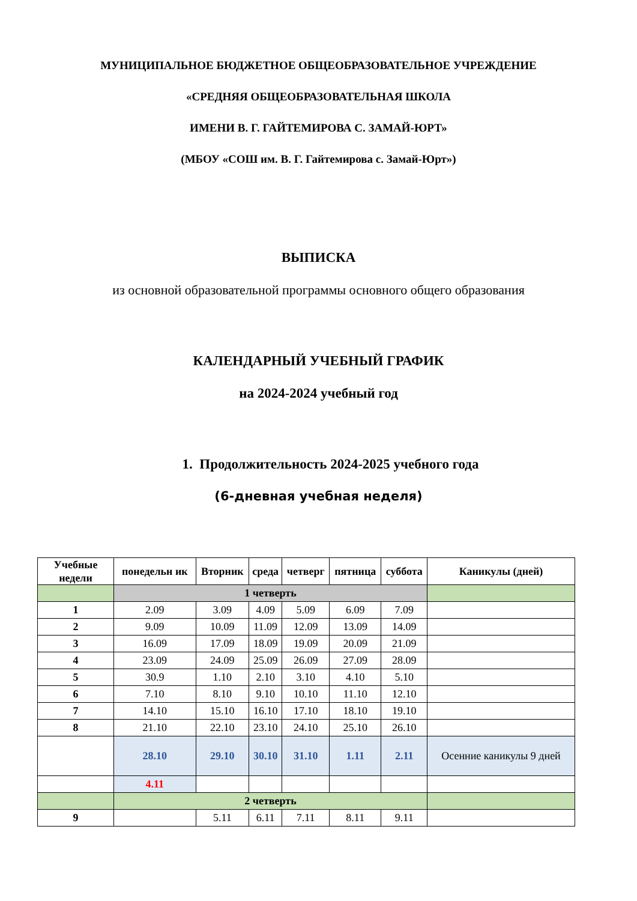МУНИЦИПАЛЬНОЕ БЮДЖЕТНОЕ ОБЩЕОБРАЗОВАТЕЛЬНОЕ УЧРЕЖДЕНИЕ
«СРЕДНЯЯ ОБЩЕОБРАЗОВАТЕЛЬНАЯ ШКОЛА
ИМЕНИ В. Г. ГАЙТЕМИРОВА С. ЗАМАЙ-ЮРТ»
(МБОУ «СОШ им. В. Г. Гайтемирова с. Замай-Юрт»)
ВЫПИСКА
из основной образовательной программы основного общего образования
КАЛЕНДАРНЫЙ УЧЕБНЫЙ ГРАФИК
на 2024-2024 учебный год
1. Продолжительность 2024-2025 учебного года
(6-дневная учебная неделя)
| Учебные недели | понедельн ик | Вторник | среда | четверг | пятница | суббота | Каникулы (дней) |
| --- | --- | --- | --- | --- | --- | --- | --- |
| | 1 четверть | | | | | | |
| 1 | 2.09 | 3.09 | 4.09 | 5.09 | 6.09 | 7.09 | |
| 2 | 9.09 | 10.09 | 11.09 | 12.09 | 13.09 | 14.09 | |
| 3 | 16.09 | 17.09 | 18.09 | 19.09 | 20.09 | 21.09 | |
| 4 | 23.09 | 24.09 | 25.09 | 26.09 | 27.09 | 28.09 | |
| 5 | 30.9 | 1.10 | 2.10 | 3.10 | 4.10 | 5.10 | |
| 6 | 7.10 | 8.10 | 9.10 | 10.10 | 11.10 | 12.10 | |
| 7 | 14.10 | 15.10 | 16.10 | 17.10 | 18.10 | 19.10 | |
| 8 | 21.10 | 22.10 | 23.10 | 24.10 | 25.10 | 26.10 | |
| | 28.10 | 29.10 | 30.10 | 31.10 | 1.11 | 2.11 | Осенние каникулы 9 дней |
| | 4.11 | | | | | | |
| | 2 четверть | | | | | | |
| 9 | | 5.11 | 6.11 | 7.11 | 8.11 | 9.11 | |